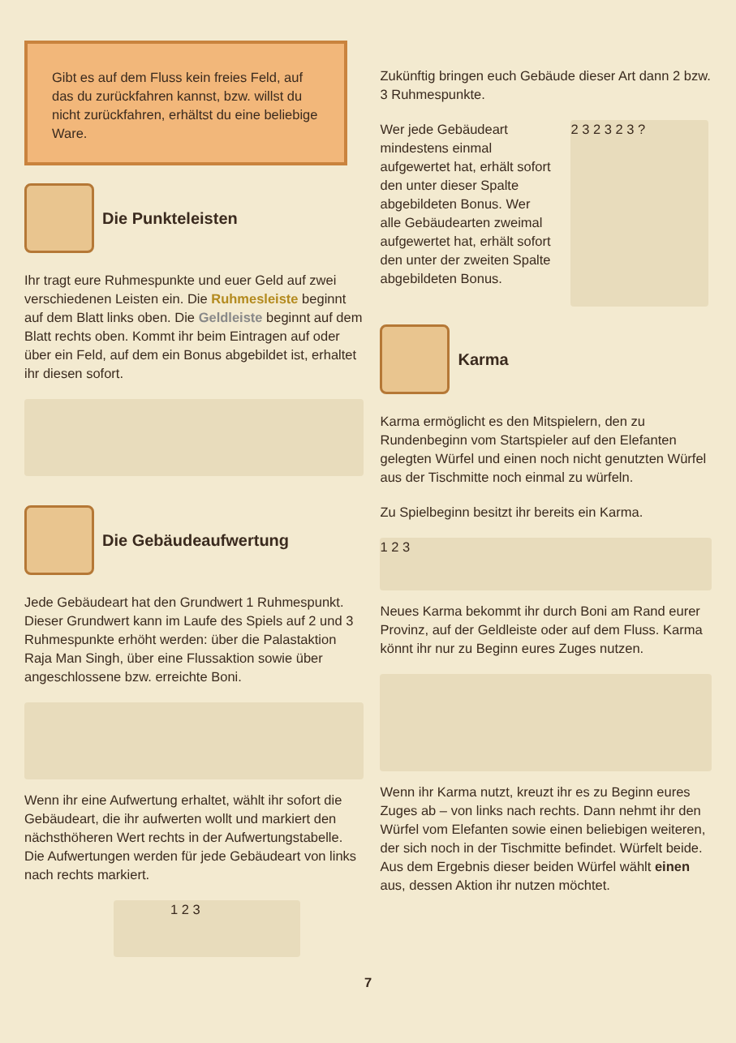Gibt es auf dem Fluss kein freies Feld, auf das du zurückfahren kannst, bzw. willst du nicht zurückfahren, erhältst du eine beliebige Ware.
Die Punkteleisten
Ihr tragt eure Ruhmespunkte und euer Geld auf zwei verschiedenen Leisten ein. Die Ruhmesleiste beginnt auf dem Blatt links oben. Die Geldleiste beginnt auf dem Blatt rechts oben. Kommt ihr beim Eintragen auf oder über ein Feld, auf dem ein Bonus abgebildet ist, erhaltet ihr diesen sofort.
Die Gebäudeaufwertung
Jede Gebäudeart hat den Grundwert 1 Ruhmespunkt. Dieser Grundwert kann im Laufe des Spiels auf 2 und 3 Ruhmespunkte erhöht werden: über die Palastaktion Raja Man Singh, über eine Flussaktion sowie über angeschlossene bzw. erreichte Boni.
Wenn ihr eine Aufwertung erhaltet, wählt ihr sofort die Gebäudeart, die ihr aufwerten wollt und markiert den nächsthöheren Wert rechts in der Aufwertungstabelle.
Die Aufwertungen werden für jede Gebäudeart von links nach rechts markiert.
1 2 3
Zukünftig bringen euch Gebäude dieser Art dann 2 bzw. 3 Ruhmespunkte.
Wer jede Gebäudeart mindestens einmal aufgewertet hat, erhält sofort den unter dieser Spalte abgebildeten Bonus. Wer alle Gebäudearten zweimal aufgewertet hat, erhält sofort den unter der zweiten Spalte abgebildeten Bonus.
2 3 2 3 2 3 ?
Karma
Karma ermöglicht es den Mitspielern, den zu Rundenbeginn vom Startspieler auf den Elefanten gelegten Würfel und einen noch nicht genutzten Würfel aus der Tischmitte noch einmal zu würfeln.
Zu Spielbeginn besitzt ihr bereits ein Karma.
1 2 3
Neues Karma bekommt ihr durch Boni am Rand eurer Provinz, auf der Geldleiste oder auf dem Fluss. Karma könnt ihr nur zu Beginn eures Zuges nutzen.
Wenn ihr Karma nutzt, kreuzt ihr es zu Beginn eures Zuges ab – von links nach rechts. Dann nehmt ihr den Würfel vom Elefanten sowie einen beliebigen weiteren, der sich noch in der Tischmitte befindet. Würfelt beide. Aus dem Ergebnis dieser beiden Würfel wählt einen aus, dessen Aktion ihr nutzen möchtet.
7